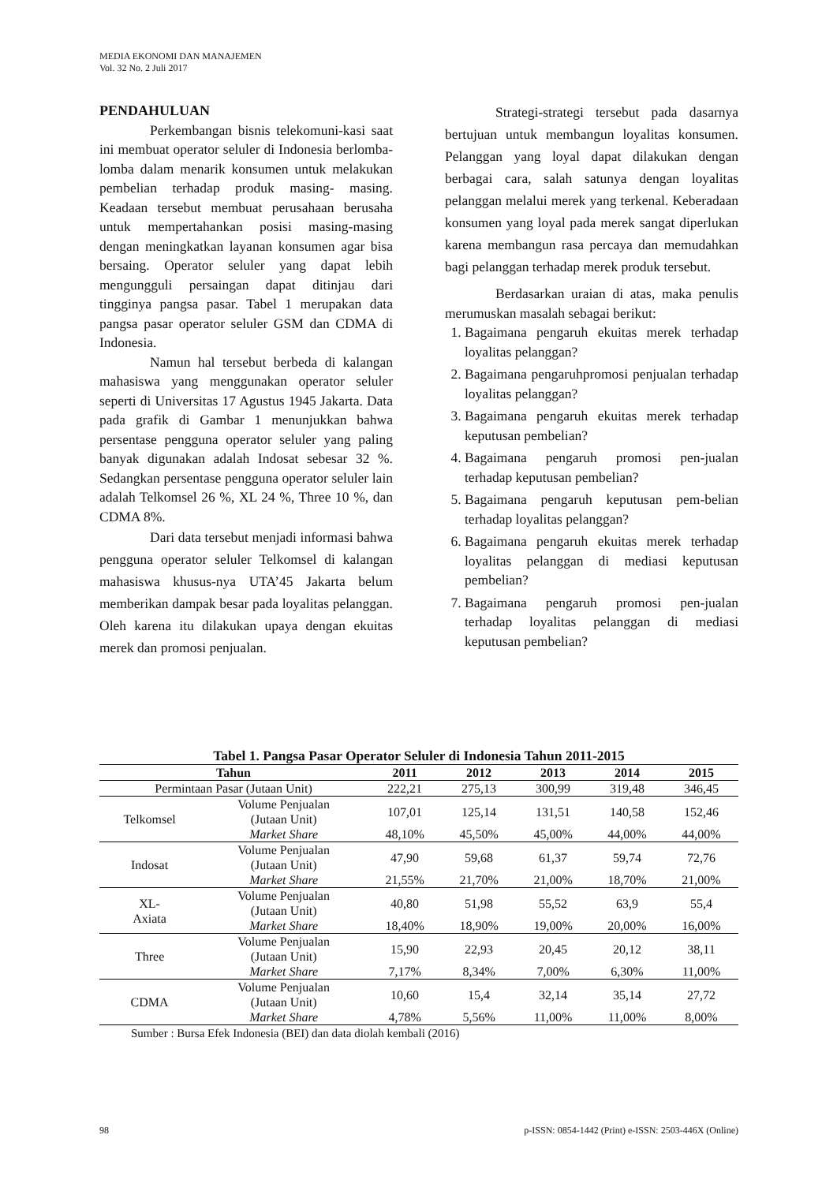MEDIA EKONOMI DAN MANAJEMEN
Vol. 32 No. 2 Juli 2017
PENDAHULUAN
Perkembangan bisnis telekomuni-kasi saat ini membuat operator seluler di Indonesia berlomba-lomba dalam menarik konsumen untuk melakukan pembelian terhadap produk masing- masing. Keadaan tersebut membuat perusahaan berusaha untuk mempertahankan posisi masing-masing dengan meningkatkan layanan konsumen agar bisa bersaing. Operator seluler yang dapat lebih mengungguli persaingan dapat ditinjau dari tingginya pangsa pasar. Tabel 1 merupakan data pangsa pasar operator seluler GSM dan CDMA di Indonesia.
Namun hal tersebut berbeda di kalangan mahasiswa yang menggunakan operator seluler seperti di Universitas 17 Agustus 1945 Jakarta. Data pada grafik di Gambar 1 menunjukkan bahwa persentase pengguna operator seluler yang paling banyak digunakan adalah Indosat sebesar 32 %. Sedangkan persentase pengguna operator seluler lain adalah Telkomsel 26 %, XL 24 %, Three 10 %, dan CDMA 8%.
Dari data tersebut menjadi informasi bahwa pengguna operator seluler Telkomsel di kalangan mahasiswa khusus-nya UTA’45 Jakarta belum memberikan dampak besar pada loyalitas pelanggan. Oleh karena itu dilakukan upaya dengan ekuitas merek dan promosi penjualan.
Strategi-strategi tersebut pada dasarnya bertujuan untuk membangun loyalitas konsumen. Pelanggan yang loyal dapat dilakukan dengan berbagai cara, salah satunya dengan loyalitas pelanggan melalui merek yang terkenal. Keberadaan konsumen yang loyal pada merek sangat diperlukan karena membangun rasa percaya dan memudahkan bagi pelanggan terhadap merek produk tersebut.
Berdasarkan uraian di atas, maka penulis merumuskan masalah sebagai berikut:
1. Bagaimana pengaruh ekuitas merek terhadap loyalitas pelanggan?
2. Bagaimana pengaruhpromosi penjualan terhadap loyalitas pelanggan?
3. Bagaimana pengaruh ekuitas merek terhadap keputusan pembelian?
4. Bagaimana pengaruh promosi pen-jualan terhadap keputusan pembelian?
5. Bagaimana pengaruh keputusan pem-belian terhadap loyalitas pelanggan?
6. Bagaimana pengaruh ekuitas merek terhadap loyalitas pelanggan di mediasi keputusan pembelian?
7. Bagaimana pengaruh promosi pen-jualan terhadap loyalitas pelanggan di mediasi keputusan pembelian?
Tabel 1. Pangsa Pasar Operator Seluler di Indonesia Tahun 2011-2015
| Tahun | | 2011 | 2012 | 2013 | 2014 | 2015 |
| --- | --- | --- | --- | --- | --- | --- |
| Permintaan Pasar (Jutaan Unit) | | 222,21 | 275,13 | 300,99 | 319,48 | 346,45 |
| Telkomsel | Volume Penjualan (Jutaan Unit) | 107,01 | 125,14 | 131,51 | 140,58 | 152,46 |
| | Market Share | 48,10% | 45,50% | 45,00% | 44,00% | 44,00% |
| Indosat | Volume Penjualan (Jutaan Unit) | 47,90 | 59,68 | 61,37 | 59,74 | 72,76 |
| | Market Share | 21,55% | 21,70% | 21,00% | 18,70% | 21,00% |
| XL- Axiata | Volume Penjualan (Jutaan Unit) | 40,80 | 51,98 | 55,52 | 63,9 | 55,4 |
| | Market Share | 18,40% | 18,90% | 19,00% | 20,00% | 16,00% |
| Three | Volume Penjualan (Jutaan Unit) | 15,90 | 22,93 | 20,45 | 20,12 | 38,11 |
| | Market Share | 7,17% | 8,34% | 7,00% | 6,30% | 11,00% |
| CDMA | Volume Penjualan (Jutaan Unit) | 10,60 | 15,4 | 32,14 | 35,14 | 27,72 |
| | Market Share | 4,78% | 5,56% | 11,00% | 11,00% | 8,00% |
Sumber : Bursa Efek Indonesia (BEI) dan data diolah kembali (2016)
98 p-ISSN: 0854-1442 (Print) e-ISSN: 2503-446X (Online)